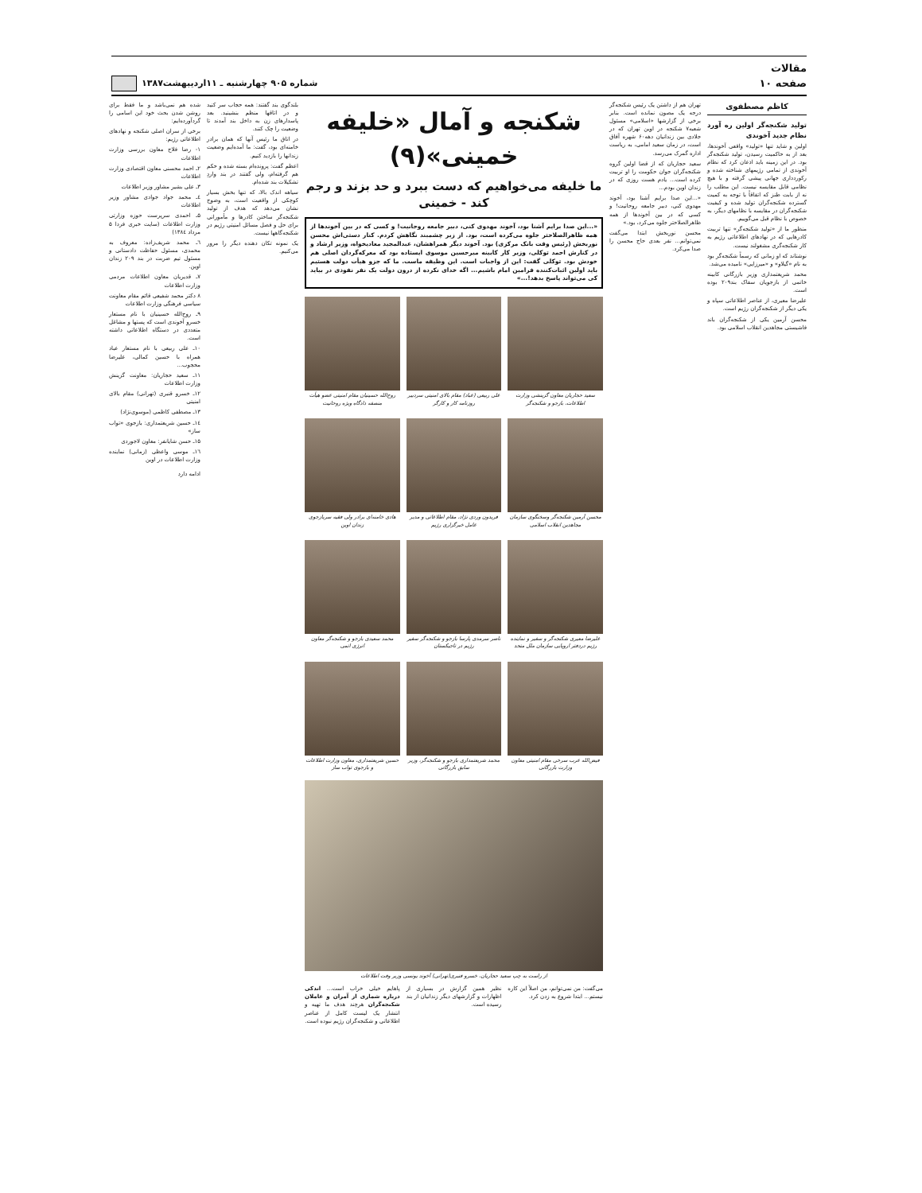مقالات
صفحه ۱۰
شماره ۹۰۵ چهارشنبه ـ ۱۱اردیبهشت۱۳۸۷
کاظم مصطفوی
تولید شکنجه‌گر اولین ره آورد نظام جدید آخوندی
اولین و شاید تنها «تولید» واقعی آخوندها، بعد از به حاکمیت رسیدن، تولید شکنجه‌گر بود. در این زمینه باید اذعان کرد که نظام آخوندی از تمامی رژیمهای شناخته شده و رکوردداری جهانی پیشی گرفته و با هیچ نظامی قابل مقایسه نیست. این مطلب را نه از بابت طنز که اتفاقاً با توجه به کمیت گسترده شکنجه‌گران تولید شده و کیفیت شکنجه‌گران در مقایسه با نظامهای دیگر، به خصوص با نظام قبل می‌گوییم.
منظور ما از «تولید شکنجه‌گر» تنها تربیت کادرهایی که در نهادهای اطلاعاتی رژیم به کار شکنجه‌گری مشغولند نیست.
نوشتاند که او زمانی که رسماً شکنجه‌گر بود به نام «گیلاو» و «میرزایی» نامیده می‌شد.
محمد شریعتمداری وزیر بازرگانی کابینه خاتمی از بازجویان سفاک بند۲۰۹ بوده است.
علیرضا معیری، از عناصر اطلاعاتی سپاه و یکی دیگر از شکنجه‌گران رژیم است.
محسن آرمین یکی از شکنجه‌گران باند فاشیستی مجاهدین انقلاب اسلامی بود.
تهران هم از داشتن یک رئیس شکنجه‌گر درجه یک مصون نمانده است. بنابر برخی از گزارشها «اسلامی» مسئول شعبه۷ شکنجه در اوین تهران که در جلادی بین زندانیان دهه۶۰ شهره آفاق است، در زمان سعید امامی، به ریاست اداره گمرک می‌رسد.
سعید حجاریان که از قضا اولین گروه شکنجه‌گران جوان حکومت را او تربیت کرده است... یادم هست روزی که در زندان اوین بودم...
«...این صدا برایم آشنا بود، آخوند مهدوی کنی، دبیر جامعه روحانیت! و کسی که در بین آخوندها از همه ظاهرالصلاحتر جلوه می‌کرد، بود.»
محسن نوربخش ابتدا می‌گفت نمی‌توانم... نفر بعدی حاج محسن را صدا می‌کرد.
شکنجه و آمال «خلیفه خمینی»(۹)
ما خلیفه می‌خواهیم که دست ببرد و حد بزند و رجم کند - خمینی
«...این صدا برایم آشنا بود، آخوند مهدوی کنی، دبیر جامعه روحانیت! و کسی که در بین آخوندها از همه ظاهرالصلاحتر جلوه می‌کرده است، بود. از زیر چشمبند نگاهش کردم. کنار دستی‌اش محسن نوربخش (رئیس وقت بانک مرکزی) بود. آخوند دیگر همراهشان، عبدالمجید معادیخواه، وزیر ارشاد و در کنارش احمد توکلی، وزیر کار کابینه میرحسین موسوی ایستاده بود که معرکه‌گردان اصلی هم خودش بود. توکلی گفت: این از واجبات است. این وظیفه ماست. ما که جزو هیأت دولت هستیم باید اولین اثبات‌کننده فرامین امام باشیم... اگه خدای نکرده از درون دولت یک نفر نفوذی در بیاید کی می‌تواند پاسخ بدهد!...»
سعید حجاریان معاون گزینشی وزارت اطلاعات، بازجو و شکنجه‌گر
علی ربیعی (عباد) مقام بالای امنیتی سردبیر روزنامه کار و کارگر
روح‌الله حسینیان مقام امنیتی عضو هیأت منصفه دادگاه ویژه روحانیت
محسن آرمین شکنجه‌گر وسخنگوی سازمان مجاهدین انقلاب اسلامی
فریدون وردی نژاد، مقام اطلاعاتی و مدیر عامل خبرگزاری رژیم
هادی خامنه‌ای برادر ولی فقیه سربازجوی زندان اوین
علیرضا معیری شکنجه‌گر و سفیر و نماینده رژیم دردفتر اروپایی سازمان ملل متحد
ناصر سرمدی پارسا بازجو و شکنجه‌گر سفیر رژیم در تاجیکستان
محمد سعیدی بازجو و شکنجه‌گر معاون انرژی اتمی
فیض‌الله عرب سرخی مقام امنیتی معاون وزارت بازرگانی
محمد شریعتمداری بازجو و شکنجه‌گر، وزیر سابق بازرگانی
حسین شریعتمداری، معاون وزارت اطلاعات و بازجوی تواب ساز
از راست به چپ سعید حجاریان، خسرو قنبری(تهرانی) آخوند یونسی وزیر وقت اطلاعات
می‌گفت: من نمی‌توانم، من اصلاً این کاره نیستم... ابتدا شروع به زدن کرد.
نظیر همین گزارش در بسیاری از اظهارات و گزارشهای دیگر زندانیان از بند رسیده است.
پاهایم خیلی خراب است... اندکی درباره شماری از آمران و عاملان شکنجه‌گران هرچند هدف ما تهیه و انتشار یک لیست کامل از عناصر اطلاعاتی و شکنجه‌گران رژیم نبوده است.
بلندگوی بند گفتند: همه حجاب سر کنید و در اتاقها منظم بنشینید. بعد پاسدارهای زن به داخل بند آمدند تا وضعیت را چک کنند.
در اتاق ما رئیس آنها که همان برادر خامنه‌ای بود، گفت: ما آمده‌ایم وضعیت زندانها را بازدید کنیم.
اعظم گفت: پرونده‌ام بسته شده و حکم هم گرفته‌ام، ولی گفتند در بند واردِ تشکیلات بند شده‌ام.
سیاهه اندک بالا، که تنها بخش بسیار کوچکی از واقعیت است، به وضوح نشان می‌دهد که هدف از تولید شکنجه‌گر ساختن کادرها و مأمورانی برای حل و فصل مسائل امنیتی رژیم در شکنجه‌گاهها نیست.
یک نمونه تکان دهنده دیگر را مرور می‌کنیم.
شده هم نمی‌باشد و ما فقط برای روشن شدن بحث خود این اسامی را گردآورده‌ایم:
برخی از سران اصلی شکنجه و نهادهای اطلاعاتی رژیم:
۱- رضا فلاح معاون بررسی وزارت اطلاعات
۲ـ احمد محسنی معاون اقتصادی وزارت اطلاعات
۳ـ علی بشیر مشاور وزیر اطلاعات
٤ـ محمد جواد جوادی مشاور وزیر اطلاعات
۵ـ احمدی سرپرست حوزه وزارتی وزارت اطلاعات (سایت خبری فردا ۵ مرداد ۱۳۸٤)
٦ـ محمد شریف‌زاده: معروف به محمدی، مسئول حفاظت دادستانی و مسئول تیم ضربت در بند ۲۰۹ زندان اوین.
۷ـ قدیریان معاون اطلاعات مردمی وزارت اطلاعات
۸ دکتر محمد شفیعی قائم مقام معاونت سیاسی فرهنگی وزارت اطلاعات
۹ـ روح‌الله حسینیان با نام مستعار خسرو آخوندی است که پستها و مشاغل متعددی در دستگاه اطلاعاتی داشته است.
۱۰ـ علی ربیعی با نام مستعار عباد همراه با حسین کمالی، علیرضا محجوب...
۱۱ـ سعید حجاریان: معاونت گزینش وزارت اطلاعات
۱۲ـ خسرو قنبری (تهرانی) مقام بالای امنیتی
۱۳ـ مصطفی کاظمی (موسوی‌نژاد)
۱٤ـ حسین شریعتمداری: بازجوی «تواب ساز»
۱۵ـ حسن شایانفر: معاون لاجوردی
۱٦ـ موسی واعظی (زمانی) نماینده وزارت اطلاعات در اوین
ادامه دارد